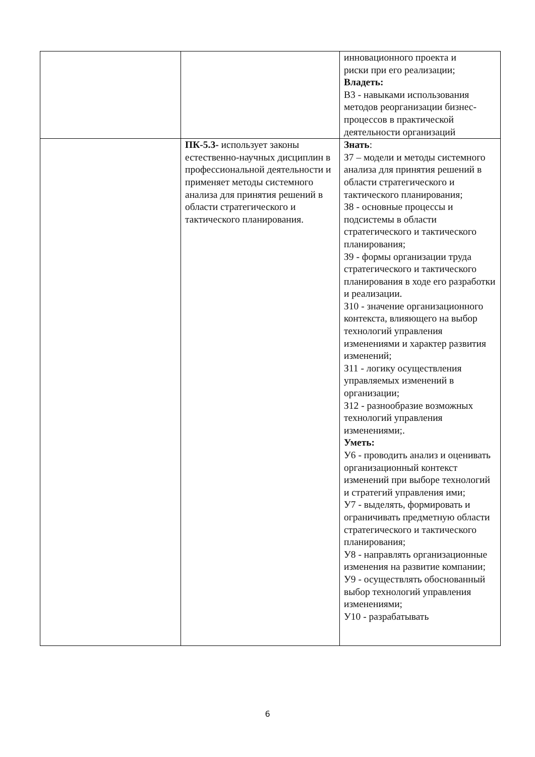| | | инновационного проекта и риски при его реализации; Владеть: В3 - навыками использования методов реорганизации бизнес-процессов в практической деятельности организаций |
| | ПК-5.3- использует законы естественно-научных дисциплин в профессиональной деятельности и применяет методы системного анализа для принятия решений в области стратегического и тактического планирования. | Знать : З7 – модели и методы системного анализа для принятия решений в области стратегического и тактического планирования; З8 - основные процессы и подсистемы в области стратегического и тактического планирования; З9 - формы организации труда стратегического и тактического планирования в ходе его разработки и реализации. З10 - значение организационного контекста, влияющего на выбор технологий управления изменениями и характер развития изменений; З11 - логику осуществления управляемых изменений в организации; З12 - разнообразие возможных технологий управления изменениями;. Уметь: У6 - проводить анализ и оценивать организационный контекст изменений при выборе технологий и стратегий управления ими; У7 - выделять, формировать и ограничивать предметную области стратегического и тактического планирования; У8 - направлять организационные изменения на развитие компании; У9 - осуществлять обоснованный выбор технологий управления изменениями; У10 - разрабатывать |
6